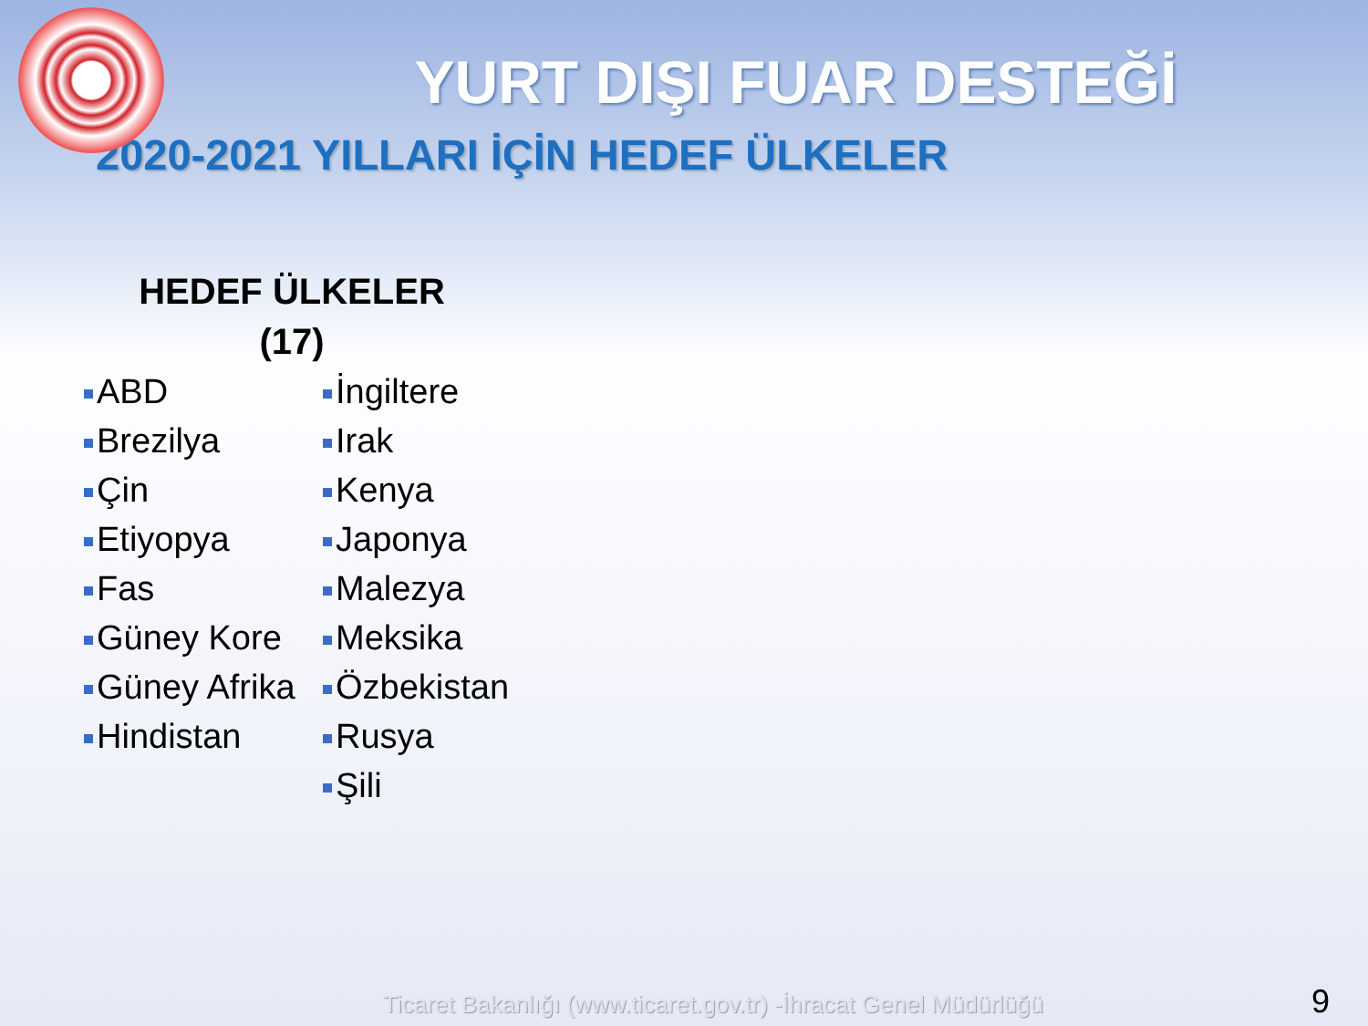YURT DIŞI FUAR DESTEĞİ
2020-2021 YILLARI İÇİN HEDEF ÜLKELER
HEDEF ÜLKELER
(17)
ABD
Brezilya
Çin
Etiyopya
Fas
Güney Kore
Güney Afrika
Hindistan
İngiltere
Irak
Kenya
Japonya
Malezya
Meksika
Özbekistan
Rusya
Şili
Ticaret Bakanlığı (www.ticaret.gov.tr) -İhracat Genel Müdürlüğü
9